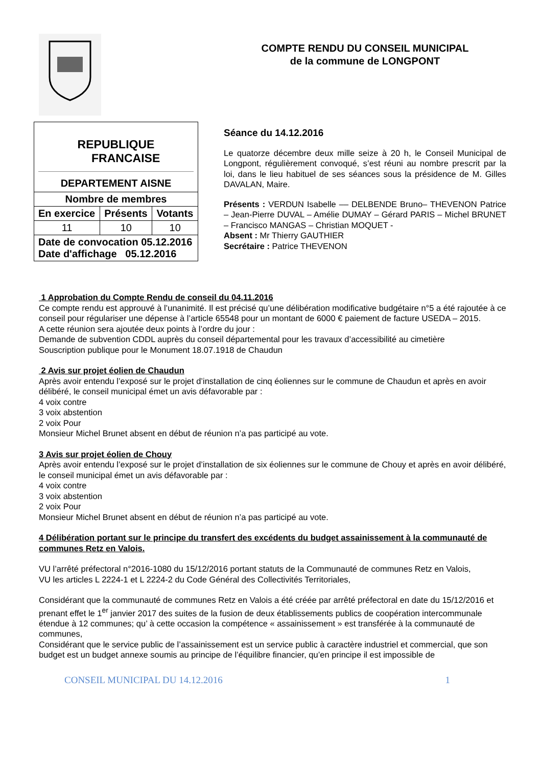| REPUBLIQUE FRANCAISE DEPARTEMENT AISNE | | |
| Nombre de membres | | |
| En exercice | Présents | Votants |
| 11 | 10 | 10 |
| Date de convocation 05.12.2016 Date d'affichage 05.12.2016 | | |
COMPTE RENDU DU CONSEIL MUNICIPAL
de la commune de LONGPONT
Séance du 14.12.2016
Le quatorze décembre deux mille seize à 20 h, le Conseil Municipal de Longpont, régulièrement convoqué, s’est réuni au nombre prescrit par la loi, dans le lieu habituel de ses séances sous la présidence de M. Gilles DAVALAN, Maire.
Présents : VERDUN Isabelle –– DELBENDE Bruno– THEVENON Patrice – Jean-Pierre DUVAL – Amélie DUMAY – Gérard PARIS – Michel BRUNET – Francisco MANGAS – Christian MOQUET -
Absent : Mr Thierry GAUTHIER
Secrétaire : Patrice THEVENON
1 Approbation du Compte Rendu de conseil du 04.11.2016
Ce compte rendu est approuvé à l’unanimité. Il est précisé qu’une délibération modificative budgétaire n°5 a été rajoutée à ce conseil pour régulariser une dépense à l’article 65548 pour un montant de 6000 € paiement de facture USEDA – 2015.
A cette réunion sera ajoutée deux points à l’ordre du jour :
Demande de subvention CDDL auprès du conseil départemental pour les travaux d’accessibilité au cimetière
Souscription publique pour le Monument 18.07.1918 de Chaudun
2 Avis sur projet éolien de Chaudun
Après avoir entendu l’exposé sur le projet d’installation de cinq éoliennes sur le commune de Chaudun et après en avoir délibéré, le conseil municipal émet un avis défavorable par :
4 voix contre
3 voix abstention
2 voix Pour
Monsieur Michel Brunet absent en début de réunion n’a pas participé au vote.
3 Avis sur projet éolien de Chouy
Après avoir entendu l’exposé sur le projet d’installation de six éoliennes sur le commune de Chouy et après en avoir délibéré, le conseil municipal émet un avis défavorable par :
4 voix contre
3 voix abstention
2 voix Pour
Monsieur Michel Brunet absent en début de réunion n’a pas participé au vote.
4 Délibération portant sur le principe du transfert des excédents du budget assainissement à la communauté de communes Retz en Valois.
VU l’arrêté préfectoral n°2016-1080 du 15/12/2016 portant statuts de la Communauté de communes Retz en Valois,
VU les articles L 2224-1 et L 2224-2 du Code Général des Collectivités Territoriales,
Considérant que la communauté de communes Retz en Valois a été créée par arrêté préfectoral en date du 15/12/2016 et prenant effet le 1<sup>er</sup> janvier 2017 des suites de la fusion de deux établissements publics de coopération intercommunale étendue à 12 communes; qu’ à cette occasion la compétence « assainissement » est transférée à la communauté de communes,
Considérant que le service public de l’assainissement est un service public à caractère industriel et commercial, que son budget est un budget annexe soumis au principe de l’équilibre financier, qu’en principe il est impossible de
CONSEIL MUNICIPAL DU 14.12.2016 1